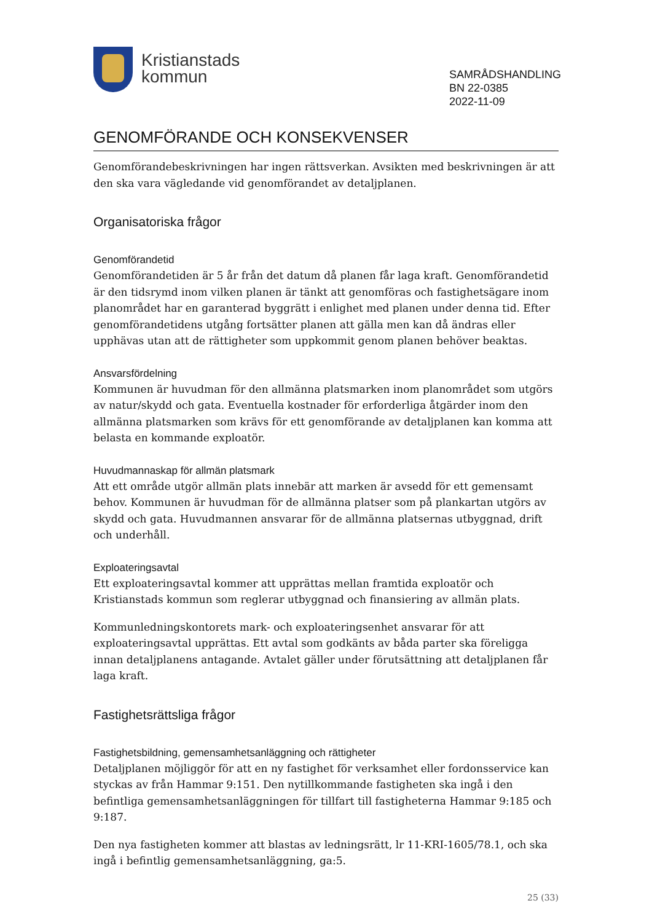Kristianstads
kommun
SAMRÅDSHANDLING
BN 22-0385
2022-11-09
GENOMFÖRANDE OCH KONSEKVENSER
Genomförandebeskrivningen har ingen rättsverkan. Avsikten med beskrivningen är att den ska vara vägledande vid genomförandet av detaljplanen.
Organisatoriska frågor
Genomförandetid
Genomförandetiden är 5 år från det datum då planen får laga kraft. Genomförandetid är den tidsrymd inom vilken planen är tänkt att genomföras och fastighetsägare inom planområdet har en garanterad byggrätt i enlighet med planen under denna tid. Efter genomförandetidens utgång fortsätter planen att gälla men kan då ändras eller upphävas utan att de rättigheter som uppkommit genom planen behöver beaktas.
Ansvarsfördelning
Kommunen är huvudman för den allmänna platsmarken inom planområdet som utgörs av natur/skydd och gata. Eventuella kostnader för erforderliga åtgärder inom den allmänna platsmarken som krävs för ett genomförande av detaljplanen kan komma att belasta en kommande exploatör.
Huvudmannaskap för allmän platsmark
Att ett område utgör allmän plats innebär att marken är avsedd för ett gemensamt behov. Kommunen är huvudman för de allmänna platser som på plankartan utgörs av skydd och gata. Huvudmannen ansvarar för de allmänna platsernas utbyggnad, drift och underhåll.
Exploateringsavtal
Ett exploateringsavtal kommer att upprättas mellan framtida exploatör och Kristianstads kommun som reglerar utbyggnad och finansiering av allmän plats.
Kommunledningskontorets mark- och exploateringsenhet ansvarar för att exploateringsavtal upprättas. Ett avtal som godkänts av båda parter ska föreligga innan detaljplanens antagande. Avtalet gäller under förutsättning att detaljplanen får laga kraft.
Fastighetsrättsliga frågor
Fastighetsbildning, gemensamhetsanläggning och rättigheter
Detaljplanen möjliggör för att en ny fastighet för verksamhet eller fordonsservice kan styckas av från Hammar 9:151. Den nytillkommande fastigheten ska ingå i den befintliga gemensamhetsanläggningen för tillfart till fastigheterna Hammar 9:185 och 9:187.
Den nya fastigheten kommer att blastas av ledningsrätt, lr 11-KRI-1605/78.1, och ska ingå i befintlig gemensamhetsanläggning, ga:5.
25 (33)